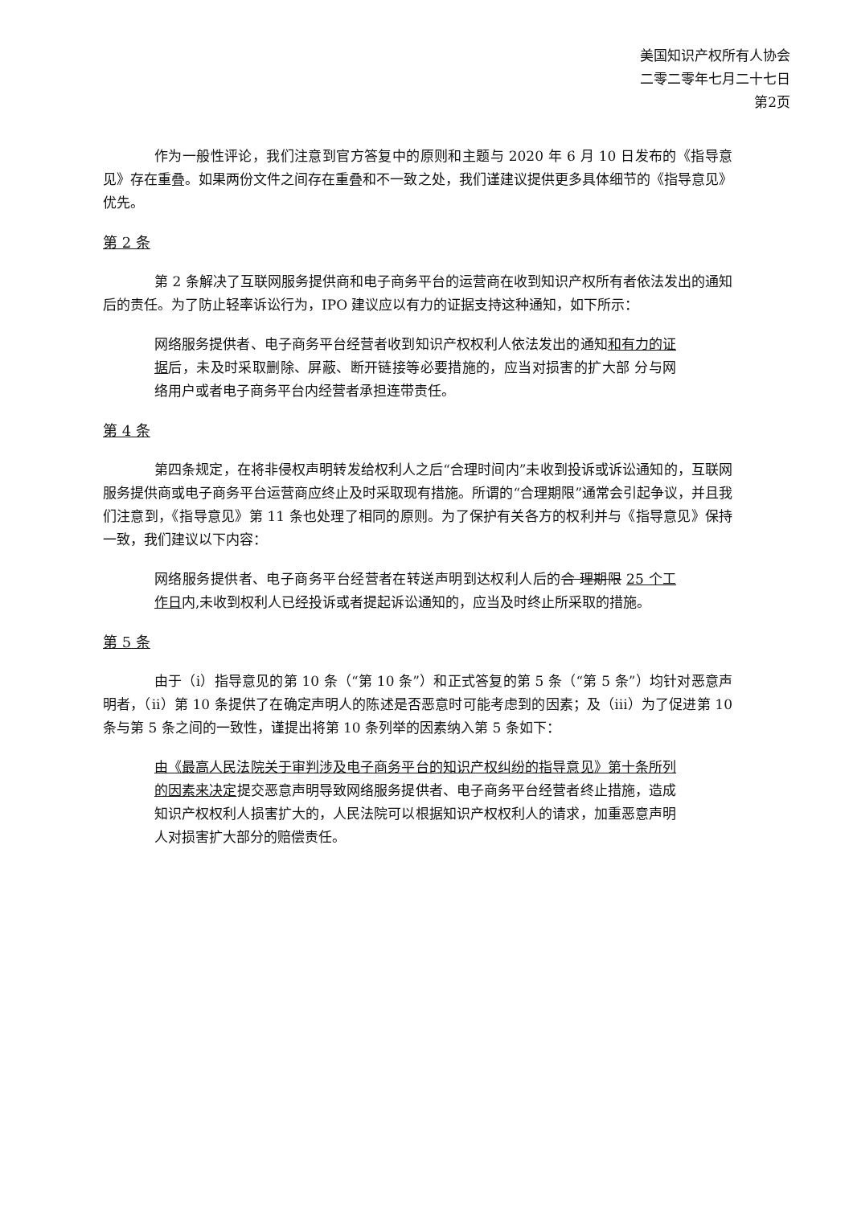美国知识产权所有人协会
二零二零年七月二十七日
第2页
作为一般性评论，我们注意到官方答复中的原则和主题与 2020 年 6 月 10 日发布的《指导意见》存在重叠。如果两份文件之间存在重叠和不一致之处，我们谨建议提供更多具体细节的《指导意见》优先。
第 2 条
第 2 条解决了互联网服务提供商和电子商务平台的运营商在收到知识产权所有者依法发出的通知后的责任。为了防止轻率诉讼行为，IPO 建议应以有力的证据支持这种通知，如下所示：
网络服务提供者、电子商务平台经营者收到知识产权权利人依法发出的通知和有力的证据后，未及时采取删除、屏蔽、断开链接等必要措施的，应当对损害的扩大部 分与网络用户或者电子商务平台内经营者承担连带责任。
第 4 条
第四条规定，在将非侵权声明转发给权利人之后“合理时间内”未收到投诉或诉讼通知的，互联网服务提供商或电子商务平台运营商应终止及时采取现有措施。所谓的“合理期限”通常会引起争议，并且我们注意到，《指导意见》第 11 条也处理了相同的原则。为了保护有关各方的权利并与《指导意见》保持一致，我们建议以下内容：
网络服务提供者、电子商务平台经营者在转送声明到达权利人后的合 理期限 25 个工作日内,未收到权利人已经投诉或者提起诉讼通知的，应当及时终止所采取的措施。
第 5 条
由于（i）指导意见的第 10 条（“第 10 条”）和正式答复的第 5 条（“第 5 条”）均针对恶意声明者，（ii）第 10 条提供了在确定声明人的陈述是否恶意时可能考虑到的因素；及（iii）为了促进第 10 条与第 5 条之间的一致性，谨提出将第 10 条列举的因素纳入第 5 条如下：
由《最高人民法院关于审判涉及电子商务平台的知识产权纠纷的指导意见》第十条所列的因素来决定提交恶意声明导致网络服务提供者、电子商务平台经营者终止措施，造成知识产权权利人损害扩大的，人民法院可以根据知识产权权利人的请求，加重恶意声明人对损害扩大部分的赔偿责任。